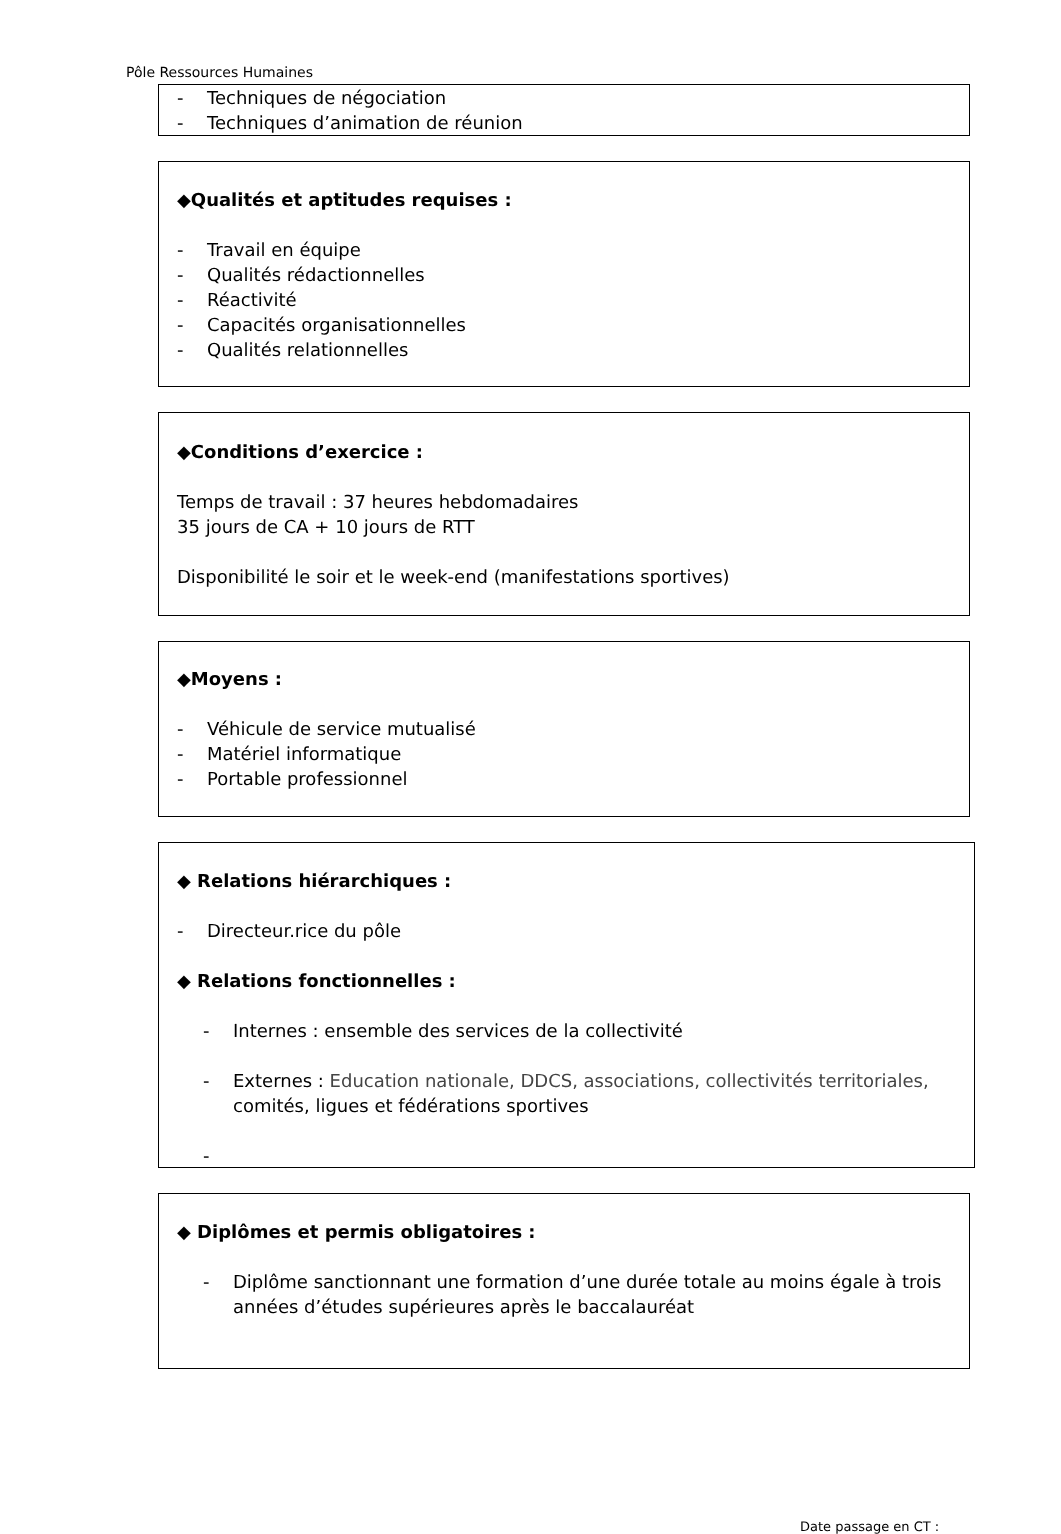Pôle Ressources Humaines
- Techniques de négociation
- Techniques d’animation de réunion
◆Qualités et aptitudes requises :
- Travail en équipe
- Qualités rédactionnelles
- Réactivité
- Capacités organisationnelles
- Qualités relationnelles
◆Conditions d’exercice :
Temps de travail : 37 heures hebdomadaires
35 jours de CA + 10 jours de RTT
Disponibilité le soir et le week-end (manifestations sportives)
◆Moyens :
- Véhicule de service mutualisé
- Matériel informatique
- Portable professionnel
◆ Relations hiérarchiques :
- Directeur.rice du pôle
◆ Relations fonctionnelles :
- Internes : ensemble des services de la collectivité
- Externes : Education nationale, DDCS, associations, collectivités territoriales, comités, ligues et fédérations sportives
-
◆ Diplômes et permis obligatoires :
- Diplôme sanctionnant une formation d’une durée totale au moins égale à trois années d’études supérieures après le baccalauréat
Date passage en CT :